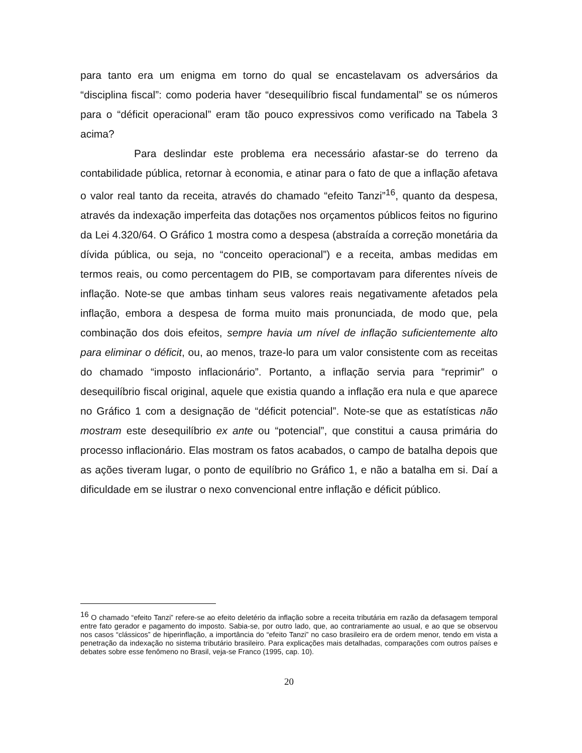para tanto era um enigma em torno do qual se encastelavam os adversários da “disciplina fiscal”: como poderia haver “desequilíbrio fiscal fundamental” se os números para o “déficit operacional” eram tão pouco expressivos como verificado na Tabela 3 acima?
Para deslindar este problema era necessário afastar-se do terreno da contabilidade pública, retornar à economia, e atinar para o fato de que a inflação afetava o valor real tanto da receita, através do chamado “efeito Tanzi”<sup>16</sup>, quanto da despesa, através da indexação imperfeita das dotações nos orçamentos públicos feitos no figurino da Lei 4.320/64. O Gráfico 1 mostra como a despesa (abstraída a correção monetária da dívida pública, ou seja, no “conceito operacional”) e a receita, ambas medidas em termos reais, ou como percentagem do PIB, se comportavam para diferentes níveis de inflação. Note-se que ambas tinham seus valores reais negativamente afetados pela inflação, embora a despesa de forma muito mais pronunciada, de modo que, pela combinação dos dois efeitos, sempre havia um nível de inflação suficientemente alto para eliminar o déficit, ou, ao menos, traze-lo para um valor consistente com as receitas do chamado “imposto inflacionário”. Portanto, a inflação servia para “reprimir” o desequilíbrio fiscal original, aquele que existia quando a inflação era nula e que aparece no Gráfico 1 com a designação de “déficit potencial”. Note-se que as estatísticas não mostram este desequilíbrio ex ante ou “potencial”, que constitui a causa primária do processo inflacionário. Elas mostram os fatos acabados, o campo de batalha depois que as ações tiveram lugar, o ponto de equilíbrio no Gráfico 1, e não a batalha em si. Daí a dificuldade em se ilustrar o nexo convencional entre inflação e déficit público.
<sup>16</sup> O chamado “efeito Tanzi” refere-se ao efeito deletério da inflação sobre a receita tributária em razão da defasagem temporal entre fato gerador e pagamento do imposto. Sabia-se, por outro lado, que, ao contrariamente ao usual, e ao que se observou nos casos “clássicos” de hiperinflação, a importância do “efeito Tanzi” no caso brasileiro era de ordem menor, tendo em vista a penetração da indexação no sistema tributário brasileiro. Para explicações mais detalhadas, comparações com outros países e debates sobre esse fenômeno no Brasil, veja-se Franco (1995, cap. 10).
20